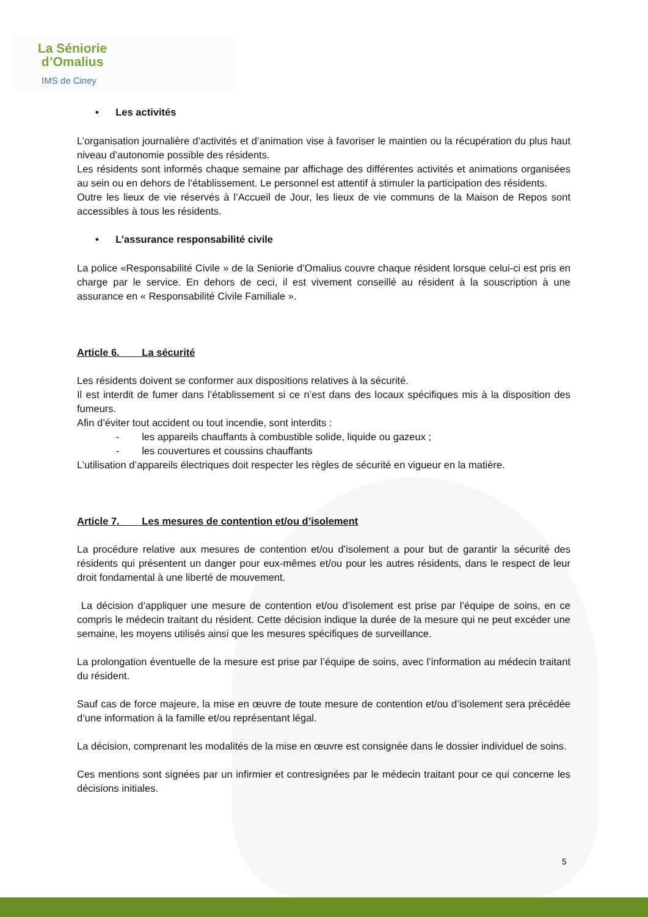La Séniorie
d’Omalius
IMS de Ciney
• Les activités
L’organisation journalière d’activités et d’animation vise à favoriser le maintien ou la récupération du plus haut niveau d’autonomie possible des résidents.
Les résidents sont informés chaque semaine par affichage des différentes activités et animations organisées au sein ou en dehors de l’établissement. Le personnel est attentif à stimuler la participation des résidents.
Outre les lieux de vie réservés à l’Accueil de Jour, les lieux de vie communs de la Maison de Repos sont accessibles à tous les résidents.
• L’assurance responsabilité civile
La police «Responsabilité Civile » de la Seniorie d’Omalius couvre chaque résident lorsque celui-ci est pris en charge par le service. En dehors de ceci, il est vivement conseillé au résident à la souscription à une assurance en « Responsabilité Civile Familiale ».
Article 6. La sécurité
Les résidents doivent se conformer aux dispositions relatives à la sécurité.
Il est interdit de fumer dans l’établissement si ce n’est dans des locaux spécifiques mis à la disposition des fumeurs.
Afin d’éviter tout accident ou tout incendie, sont interdits :
- les appareils chauffants à combustible solide, liquide ou gazeux ;
- les couvertures et coussins chauffants
L’utilisation d’appareils électriques doit respecter les règles de sécurité en vigueur en la matière.
Article 7. Les mesures de contention et/ou d’isolement
La procédure relative aux mesures de contention et/ou d’isolement a pour but de garantir la sécurité des résidents qui présentent un danger pour eux-mêmes et/ou pour les autres résidents, dans le respect de leur droit fondamental à une liberté de mouvement.
La décision d’appliquer une mesure de contention et/ou d’isolement est prise par l’équipe de soins, en ce compris le médecin traitant du résident. Cette décision indique la durée de la mesure qui ne peut excéder une semaine, les moyens utilisés ainsi que les mesures spécifiques de surveillance.
La prolongation éventuelle de la mesure est prise par l’équipe de soins, avec l’information au médecin traitant du résident.
Sauf cas de force majeure, la mise en œuvre de toute mesure de contention et/ou d’isolement sera précédée d’une information à la famille et/ou représentant légal.
La décision, comprenant les modalités de la mise en œuvre est consignée dans le dossier individuel de soins.
Ces mentions sont signées par un infirmier et contresignées par le médecin traitant pour ce qui concerne les décisions initiales.
5